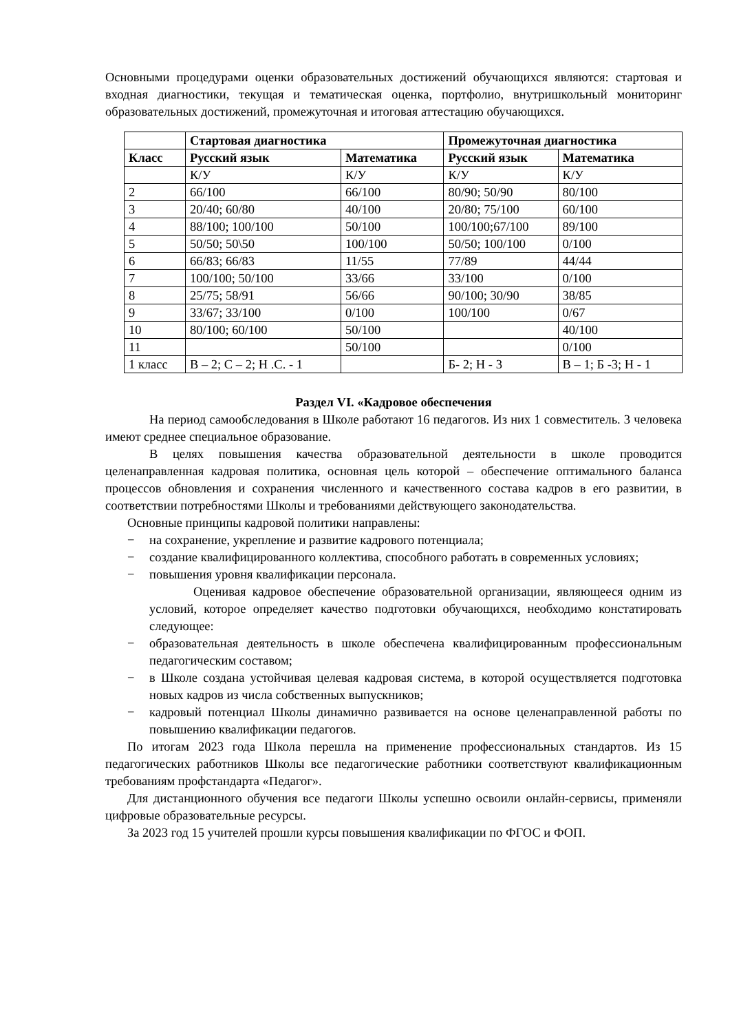Основными процедурами оценки образовательных достижений обучающихся являются: стартовая и входная диагностики, текущая и тематическая оценка, портфолио, внутришкольный мониторинг образовательных достижений, промежуточная и итоговая аттестацию обучающихся.
| | Стартовая диагностика | | Промежуточная диагностика | |
| --- | --- | --- | --- | --- |
| Класс | Русский язык | Математика | Русский язык | Математика |
| | К/У | К/У | К/У | К/У |
| 2 | 66/100 | 66/100 | 80/90; 50/90 | 80/100 |
| 3 | 20/40; 60/80 | 40/100 | 20/80; 75/100 | 60/100 |
| 4 | 88/100; 100/100 | 50/100 | 100/100;67/100 | 89/100 |
| 5 | 50/50; 50\50 | 100/100 | 50/50; 100/100 | 0/100 |
| 6 | 66/83; 66/83 | 11/55 | 77/89 | 44/44 |
| 7 | 100/100; 50/100 | 33/66 | 33/100 | 0/100 |
| 8 | 25/75; 58/91 | 56/66 | 90/100; 30/90 | 38/85 |
| 9 | 33/67; 33/100 | 0/100 | 100/100 | 0/67 |
| 10 | 80/100; 60/100 | 50/100 | | 40/100 |
| 11 | | 50/100 | | 0/100 |
| 1 класс | В – 2; С – 2; Н .С. - 1 | | Б- 2; Н - 3 | В – 1; Б -3; Н - 1 |
Раздел VI. «Кадровое обеспечения
На период самообследования в Школе работают 16 педагогов. Из них 1 совместитель. 3 человека имеют среднее специальное образование.
В целях повышения качества образовательной деятельности в школе проводится целенаправленная кадровая политика, основная цель которой – обеспечение оптимального баланса процессов обновления и сохранения численного и качественного состава кадров в его развитии, в соответствии потребностями Школы и требованиями действующего законодательства.
Основные принципы кадровой политики направлены:
− на сохранение, укрепление и развитие кадрового потенциала;
− создание квалифицированного коллектива, способного работать в современных условиях;
− повышения уровня квалификации персонала.
Оценивая кадровое обеспечение образовательной организации, являющееся одним из условий, которое определяет качество подготовки обучающихся, необходимо констатировать следующее:
− образовательная деятельность в школе обеспечена квалифицированным профессиональным педагогическим составом;
− в Школе создана устойчивая целевая кадровая система, в которой осуществляется подготовка новых кадров из числа собственных выпускников;
− кадровый потенциал Школы динамично развивается на основе целенаправленной работы по повышению квалификации педагогов.
По итогам 2023 года Школа перешла на применение профессиональных стандартов. Из 15 педагогических работников Школы все педагогические работники соответствуют квалификационным требованиям профстандарта «Педагог».
Для дистанционного обучения все педагоги Школы успешно освоили онлайн-сервисы, применяли цифровые образовательные ресурсы.
За 2023 год 15 учителей прошли курсы повышения квалификации по ФГОС и ФОП.